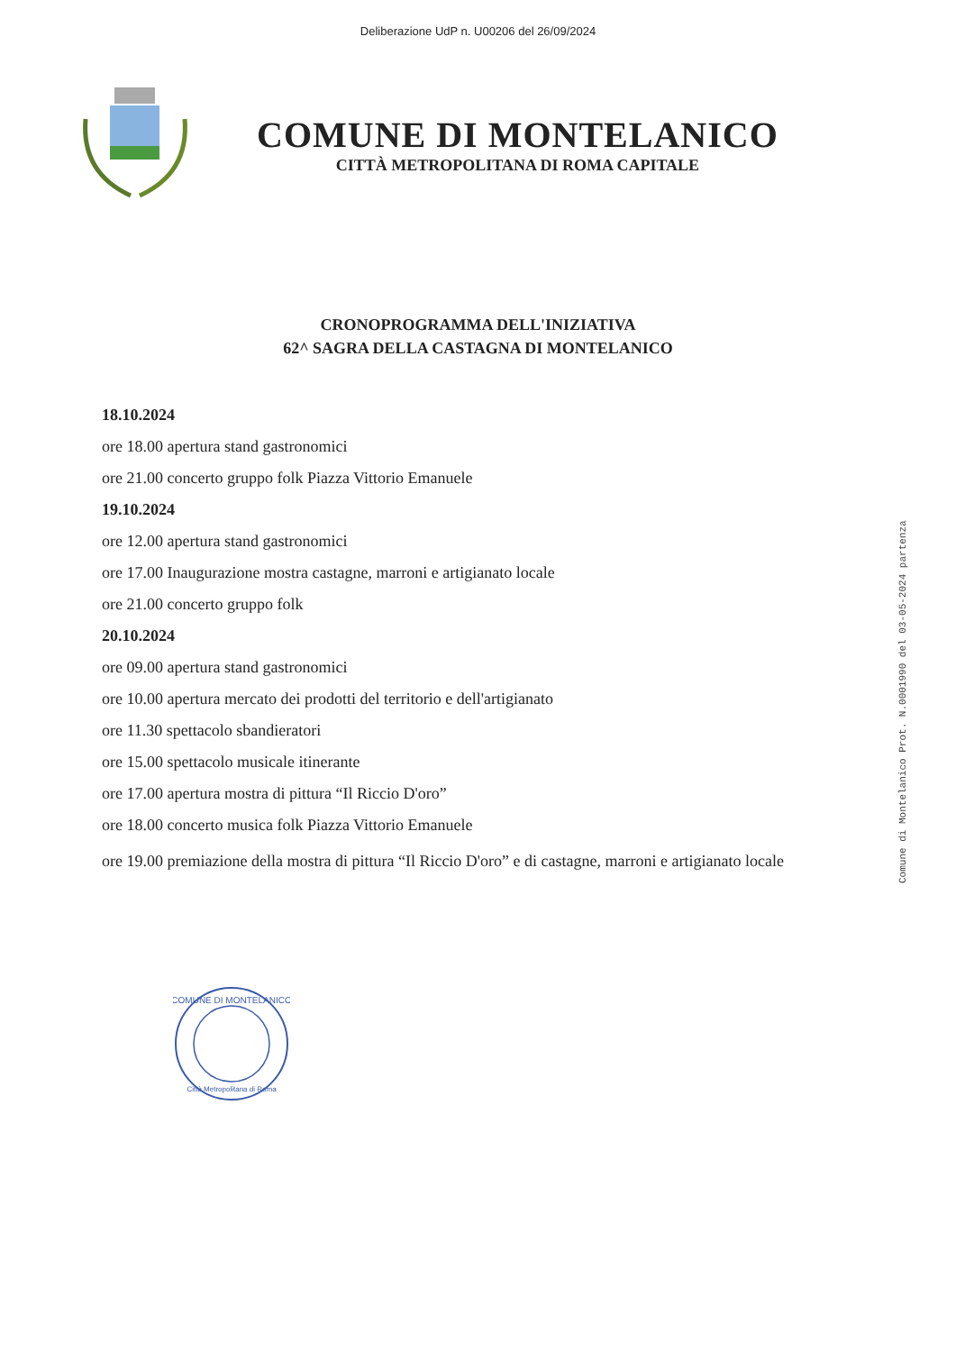Deliberazione UdP n. U00206 del 26/09/2024
COMUNE DI MONTELANICO
CITTÀ METROPOLITANA DI ROMA CAPITALE
CRONOPROGRAMMA DELL'INIZIATIVA
62^ SAGRA DELLA CASTAGNA DI MONTELANICO
18.10.2024
ore 18.00 apertura stand gastronomici
ore 21.00 concerto gruppo folk Piazza Vittorio Emanuele
19.10.2024
ore 12.00 apertura stand gastronomici
ore 17.00 Inaugurazione mostra castagne, marroni e artigianato locale
ore 21.00 concerto gruppo folk
20.10.2024
ore 09.00 apertura stand gastronomici
ore 10.00 apertura mercato dei prodotti del territorio e dell'artigianato
ore 11.30 spettacolo sbandieratori
ore 15.00 spettacolo musicale itinerante
ore 17.00 apertura mostra di pittura “Il Riccio D'oro”
ore 18.00 concerto musica folk Piazza Vittorio Emanuele
ore 19.00 premiazione della mostra di pittura “Il Riccio D'oro” e di castagne, marroni e artigianato locale
COMUNE DI MONTELANICO
Città Metropolitana di Roma
Comune di Montelanico Prot. N.0001990 del 03-05-2024 partenza